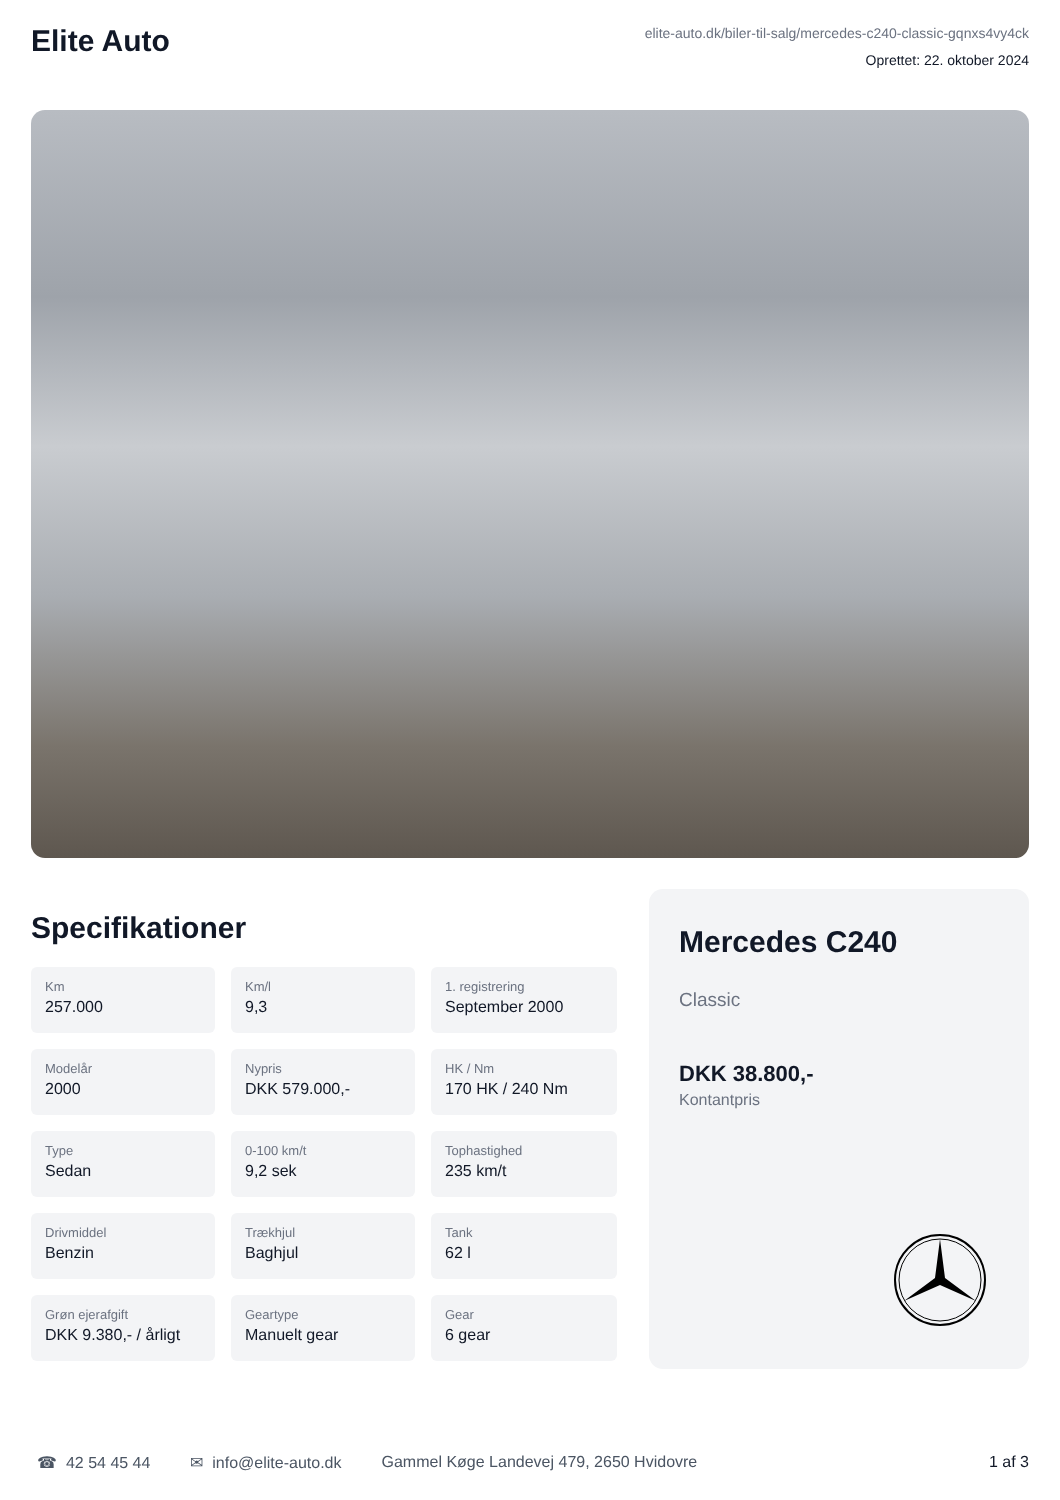Elite Auto
elite-auto.dk/biler-til-salg/mercedes-c240-classic-gqnxs4vy4ck
Oprettet: 22. oktober 2024
Specifikationer
Km
257.000
Km/l
9,3
1. registrering
September 2000
Modelår
2000
Nypris
DKK 579.000,-
HK / Nm
170 HK / 240 Nm
Type
Sedan
0-100 km/t
9,2 sek
Tophastighed
235 km/t
Drivmiddel
Benzin
Trækhjul
Baghjul
Tank
62 l
Grøn ejerafgift
DKK 9.380,- / årligt
Geartype
Manuelt gear
Gear
6 gear
Mercedes C240
Classic
DKK 38.800,-
Kontantpris
☎ 42 54 45 44 ✉ info@elite-auto.dk Gammel Køge Landevej 479, 2650 Hvidovre 1 af 3